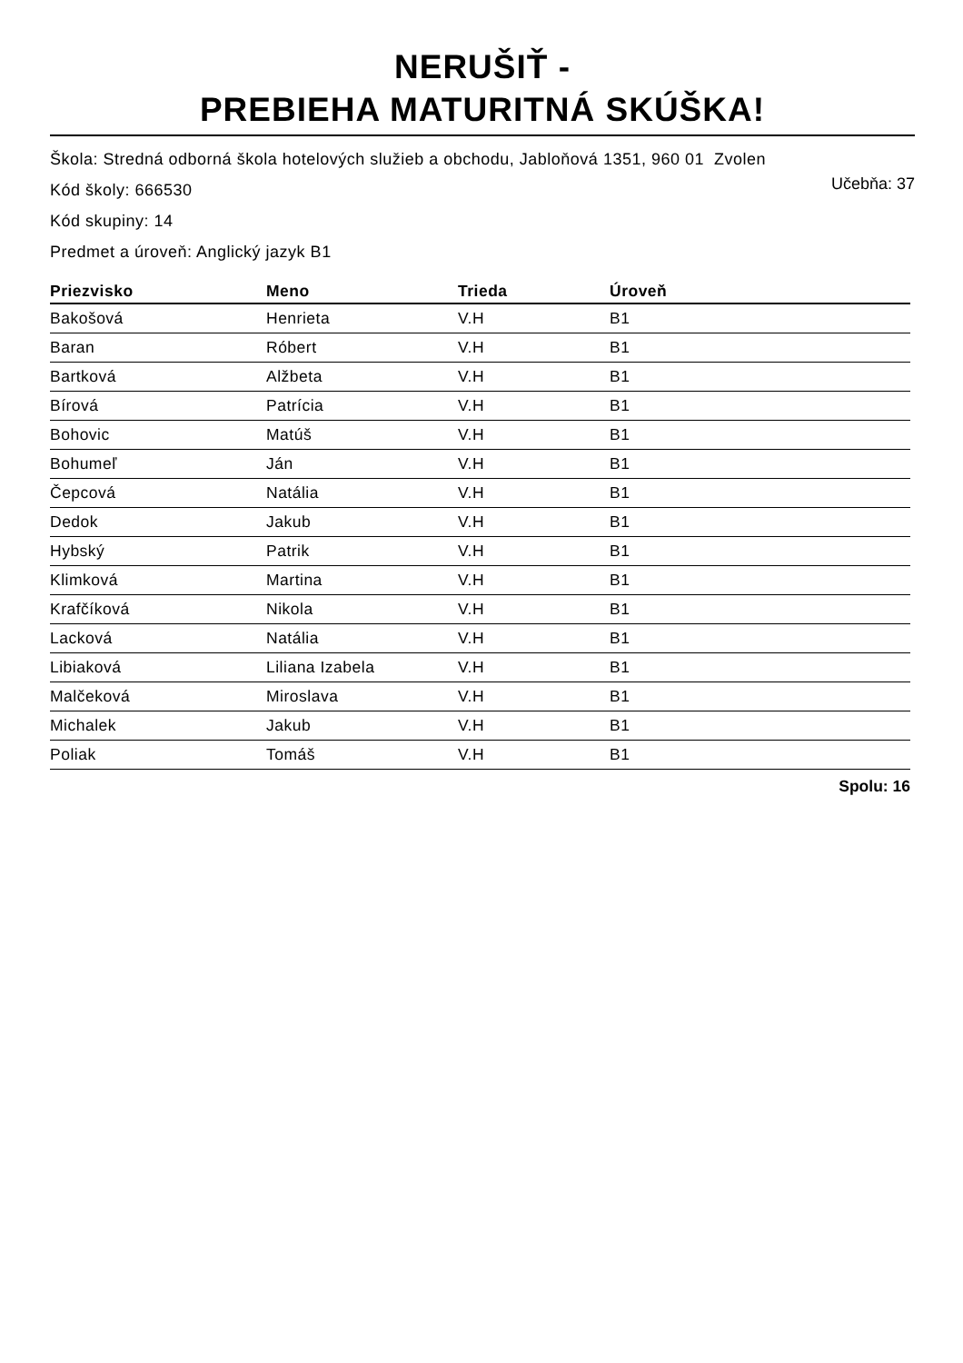NERUŠIŤ -
PREBIEHA MATURITNÁ SKÚŠKA!
Škola: Stredná odborná škola hotelových služieb a obchodu, Jabloňová 1351, 960 01 Zvolen
Kód školy: 666530
Učebňa: 37
Kód skupiny: 14
Predmet a úroveň: Anglický jazyk B1
| Priezvisko | Meno | Trieda | Úroveň |
| --- | --- | --- | --- |
| Bakošová | Henrieta | V.H | B1 |
| Baran | Róbert | V.H | B1 |
| Bartková | Alžbeta | V.H | B1 |
| Bírová | Patrícia | V.H | B1 |
| Bohovic | Matúš | V.H | B1 |
| Bohumeľ | Ján | V.H | B1 |
| Čepcová | Natália | V.H | B1 |
| Dedok | Jakub | V.H | B1 |
| Hybský | Patrik | V.H | B1 |
| Klimková | Martina | V.H | B1 |
| Krafčíková | Nikola | V.H | B1 |
| Lacková | Natália | V.H | B1 |
| Libiaková | Liliana Izabela | V.H | B1 |
| Malčeková | Miroslava | V.H | B1 |
| Michalek | Jakub | V.H | B1 |
| Poliak | Tomáš | V.H | B1 |
Spolu: 16